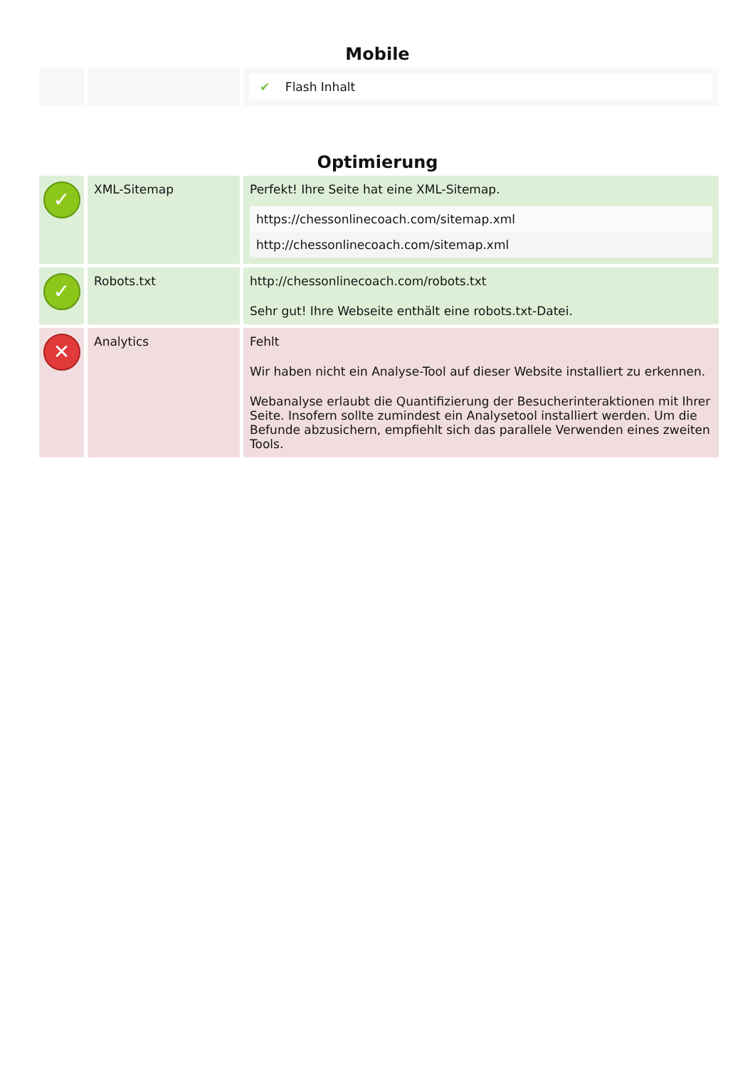Mobile
| | | ✔ Flash Inhalt |
Optimierung
| ✓ | XML-Sitemap | Perfekt! Ihre Seite hat eine XML-Sitemap. / https://chessonlinecoach.com/sitemap.xml / / http://chessonlinecoach.com/sitemap.xml / |
| ✓ | Robots.txt | http://chessonlinecoach.com/robots.txt Sehr gut! Ihre Webseite enthält eine robots.txt-Datei. |
| ✕ | Analytics | Fehlt Wir haben nicht ein Analyse-Tool auf dieser Website installiert zu erkennen. Webanalyse erlaubt die Quantifizierung der Besucherinteraktionen mit Ihrer Seite. Insofern sollte zumindest ein Analysetool installiert werden. Um die Befunde abzusichern, empfiehlt sich das parallele Verwenden eines zweiten Tools. |